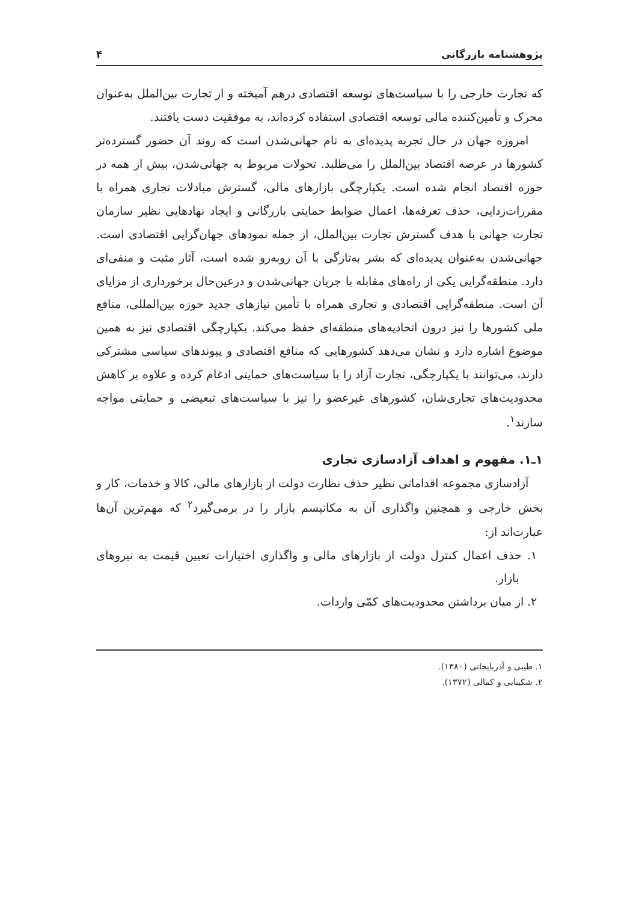پژوهشنامه بازرگانی ۴
که تجارت خارجی را با سیاست‌های توسعه اقتصادی درهم آمیخته و از تجارت بین‌الملل به‌عنوان محرک و تأمین‌کننده مالی توسعه اقتصادی استفاده کرده‌اند، به موفقیت دست یافتند.
امروزه جهان در حال تجربه پدیده‌ای به نام جهانی‌شدن است که روند آن حضور گسترده‌تر کشورها در عرصه اقتصاد بین‌الملل را می‌طلبد. تحولات مربوط به جهانی‌شدن، بیش از همه در حوزه اقتصاد انجام شده است. یکپارچگی بازارهای مالی، گسترش مبادلات تجاری همراه با مقررات‌زدایی، حذف تعرفه‌ها، اعمال ضوابط حمایتی بازرگانی و ایجاد نهادهایی نظیر سازمان تجارت جهانی با هدف گسترش تجارت بین‌الملل، از جمله نمودهای جهان‌گرایی اقتصادی است. جهانی‌شدن به‌عنوان پدیده‌ای که بشر به‌تازگی با آن روبه‌رو شده است، آثار مثبت و منفی‌ای دارد. منطقه‌گرایی یکی از راه‌های مقابله با جریان جهانی‌شدن و درعین‌حال برخورداری از مزایای آن است. منطقه‌گرایی اقتصادی و تجاری همراه با تأمین نیازهای جدید حوزه بین‌المللی، منافع ملی کشورها را نیز درون اتحادیه‌های منطقه‌ای حفظ می‌کند. یکپارچگی اقتصادی نیز به همین موضوع اشاره دارد و نشان می‌دهد کشورهایی که منافع اقتصادی و پیوندهای سیاسی مشترکی دارند، می‌توانند با یکپارچگی، تجارت آزاد را با سیاست‌های حمایتی ادغام کرده و علاوه بر کاهش محدودیت‌های تجاری‌شان، کشورهای غیرعضو را نیز با سیاست‌های تبعیضی و حمایتی مواجه سازند<sup>۱</sup>.
۱ـ۱. مفهوم و اهداف آزادسازی تجاری
آزادسازی مجموعه اقداماتی نظیر حذف نظارت دولت از بازارهای مالی، کالا و خدمات، کار و بخش خارجی و همچنین واگذاری آن به مکانیسم بازار را در برمی‌گیرد<sup>۲</sup> که مهم‌ترین آن‌ها عبارت‌اند از:
۱. حذف اعمال کنترل دولت از بازارهای مالی و واگذاری اختیارات تعیین قیمت به نیروهای بازار.
۲. از میان برداشتن محدودیت‌های کمّی واردات.
۱. طیبی و آذربایجانی (۱۳۸۰).
۲. شکیبایی و کمالی (۱۳۷۲).